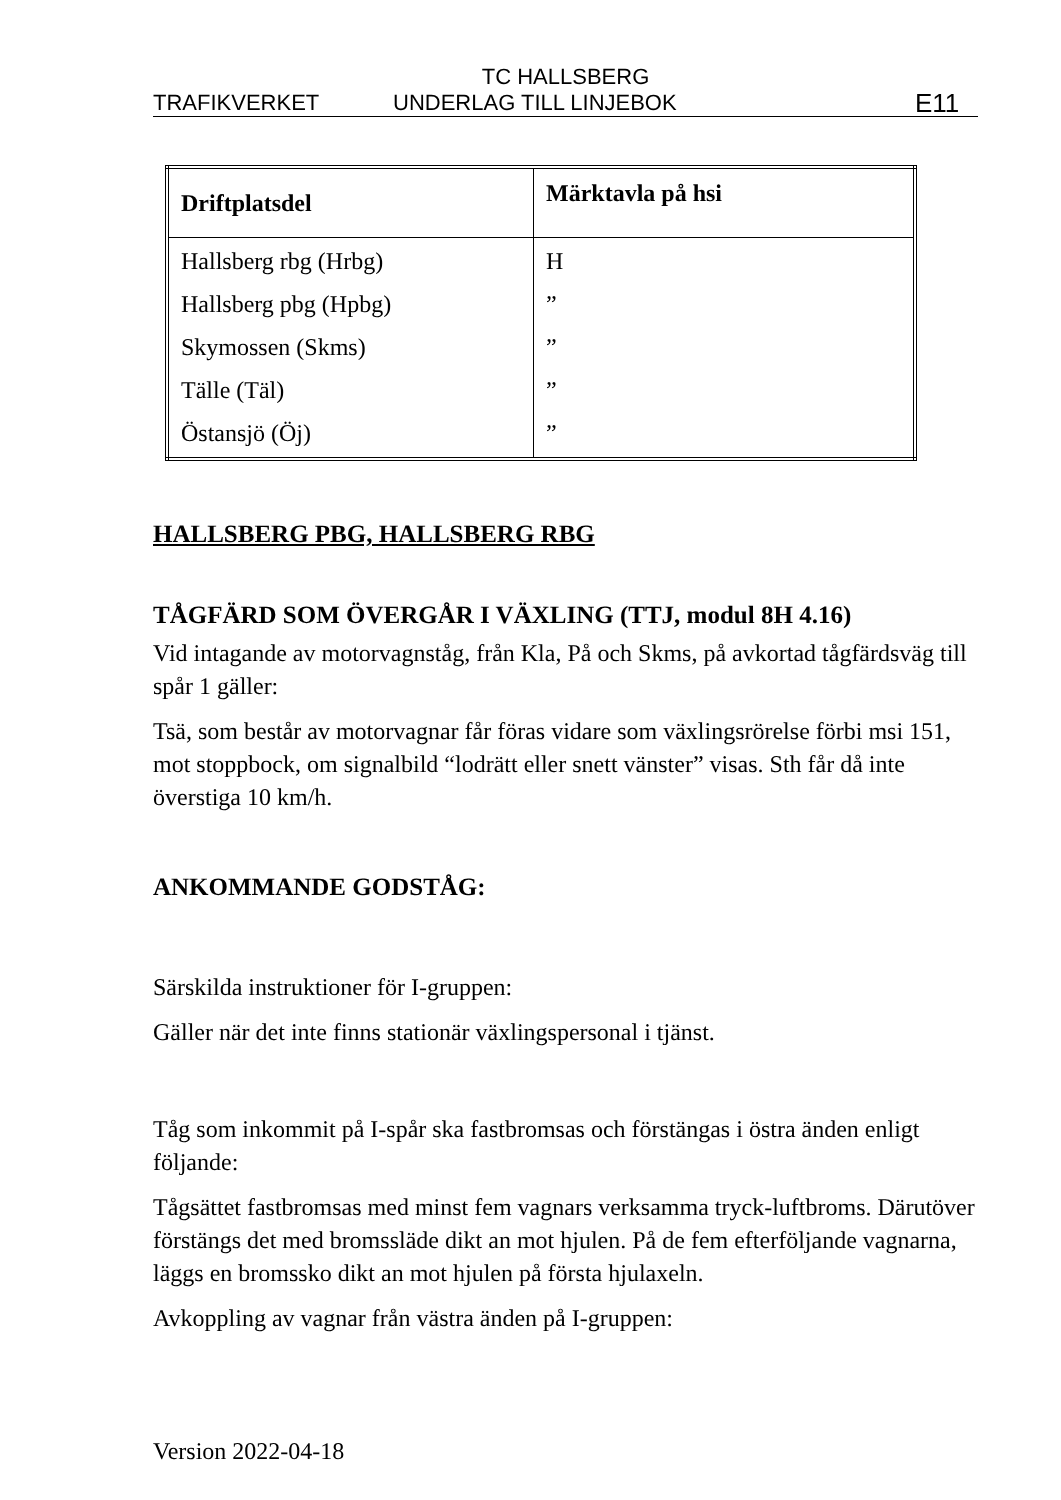TC HALLSBERG
TRAFIKVERKET UNDERLAG TILL LINJEBOK E11
| Driftplatsdel | Märktavla på hsi |
| --- | --- |
| Hallsberg rbg (Hrbg) Hallsberg pbg (Hpbg) Skymossen (Skms) Tälle (Täl) Östansjö (Öj) | H ” ” ” ” |
HALLSBERG PBG, HALLSBERG RBG
TÅGFÄRD SOM ÖVERGÅR I VÄXLING (TTJ, modul 8H 4.16)
Vid intagande av motorvagnståg, från Kla, På och Skms, på avkortad tågfärdsväg till spår 1 gäller:
Tsä, som består av motorvagnar får föras vidare som växlingsrörelse förbi msi 151, mot stoppbock, om signalbild “lodrätt eller snett vänster” visas. Sth får då inte överstiga 10 km/h.
ANKOMMANDE GODSTÅG:
Särskilda instruktioner för I-gruppen:
Gäller när det inte finns stationär växlingspersonal i tjänst.
Tåg som inkommit på I-spår ska fastbromsas och förstängas i östra änden enligt följande:
Tågsättet fastbromsas med minst fem vagnars verksamma tryck-luftbroms. Därutöver förstängs det med bromssläde dikt an mot hjulen. På de fem efterföljande vagnarna, läggs en bromssko dikt an mot hjulen på första hjulaxeln.
Avkoppling av vagnar från västra änden på I-gruppen:
Version 2022-04-18